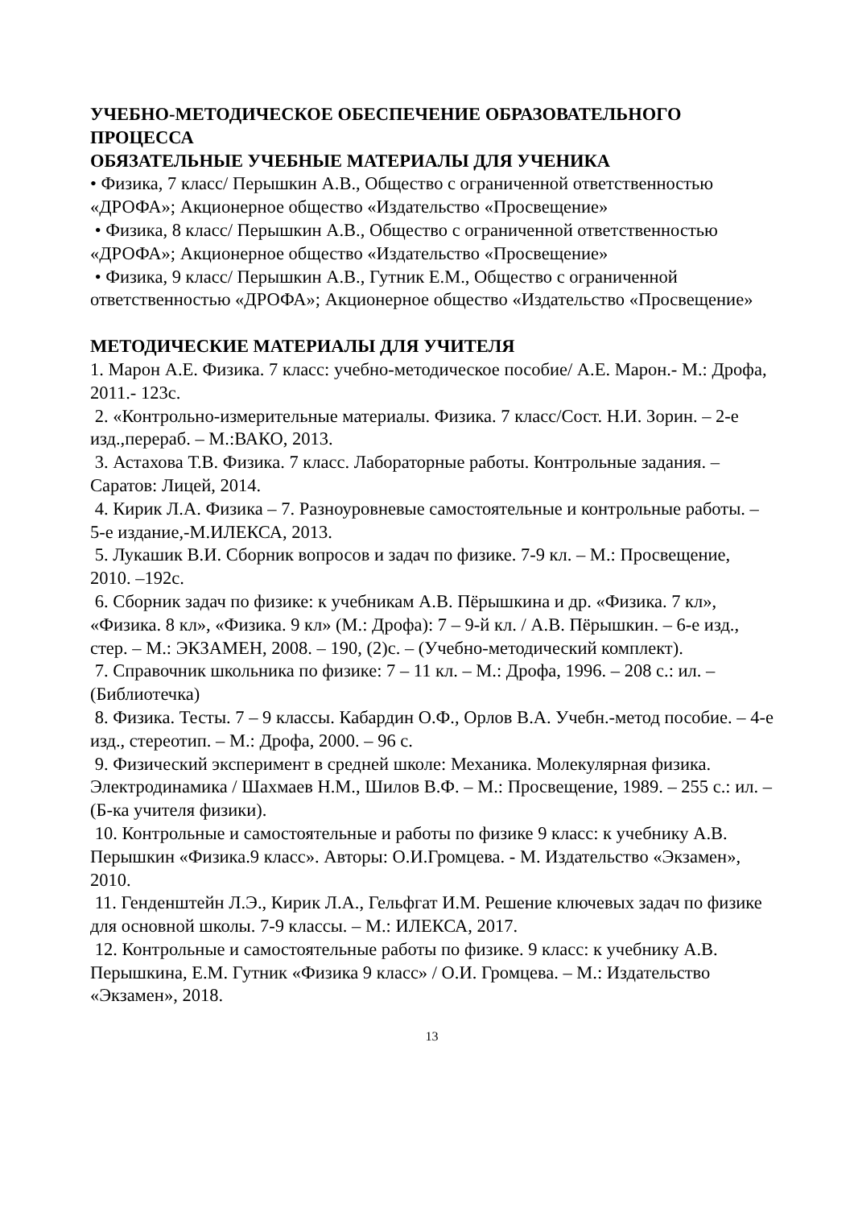УЧЕБНО-МЕТОДИЧЕСКОЕ ОБЕСПЕЧЕНИЕ ОБРАЗОВАТЕЛЬНОГО ПРОЦЕССА
ОБЯЗАТЕЛЬНЫЕ УЧЕБНЫЕ МАТЕРИАЛЫ ДЛЯ УЧЕНИКА
• Физика, 7 класс/ Перышкин А.В., Общество с ограниченной ответственностью «ДРОФА»; Акционерное общество «Издательство «Просвещение»
• Физика, 8 класс/ Перышкин А.В., Общество с ограниченной ответственностью «ДРОФА»; Акционерное общество «Издательство «Просвещение»
• Физика, 9 класс/ Перышкин А.В., Гутник Е.М., Общество с ограниченной ответственностью «ДРОФА»; Акционерное общество «Издательство «Просвещение»
МЕТОДИЧЕСКИЕ МАТЕРИАЛЫ ДЛЯ УЧИТЕЛЯ
1. Марон А.Е. Физика. 7 класс: учебно-методическое пособие/ А.Е. Марон.- М.: Дрофа, 2011.- 123с.
2. «Контрольно-измерительные материалы. Физика. 7 класс/Сост. Н.И. Зорин. – 2-е изд.,перераб. – М.:ВАКО, 2013.
3. Астахова Т.В. Физика. 7 класс. Лабораторные работы. Контрольные задания. – Саратов: Лицей, 2014.
4. Кирик Л.А. Физика – 7. Разноуровневые самостоятельные и контрольные работы. – 5-е издание,-М.ИЛЕКСА, 2013.
5. Лукашик В.И. Сборник вопросов и задач по физике. 7-9 кл. – М.: Просвещение, 2010. –192с.
6. Сборник задач по физике: к учебникам А.В. Пёрышкина и др. «Физика. 7 кл», «Физика. 8 кл», «Физика. 9 кл» (М.: Дрофа): 7 – 9-й кл. / А.В. Пёрышкин. – 6-е изд., стер. – М.: ЭКЗАМЕН, 2008. – 190, (2)с. – (Учебно-методический комплект).
7. Справочник школьника по физике: 7 – 11 кл. – М.: Дрофа, 1996. – 208 с.: ил. – (Библиотечка)
8. Физика. Тесты. 7 – 9 классы. Кабардин О.Ф., Орлов В.А. Учебн.-метод пособие. – 4-е изд., стереотип. – М.: Дрофа, 2000. – 96 с.
9. Физический эксперимент в средней школе: Механика. Молекулярная физика. Электродинамика / Шахмаев Н.М., Шилов В.Ф. – М.: Просвещение, 1989. – 255 с.: ил. – (Б-ка учителя физики).
10. Контрольные и самостоятельные и работы по физике 9 класс: к учебнику А.В. Перышкин «Физика.9 класс». Авторы: О.И.Громцева. - М. Издательство «Экзамен», 2010.
11. Генденштейн Л.Э., Кирик Л.А., Гельфгат И.М. Решение ключевых задач по физике для основной школы. 7-9 классы. – М.: ИЛЕКСА, 2017.
12. Контрольные и самостоятельные работы по физике. 9 класс: к учебнику А.В. Перышкина, Е.М. Гутник «Физика 9 класс» / О.И. Громцева. – М.: Издательство «Экзамен», 2018.
13